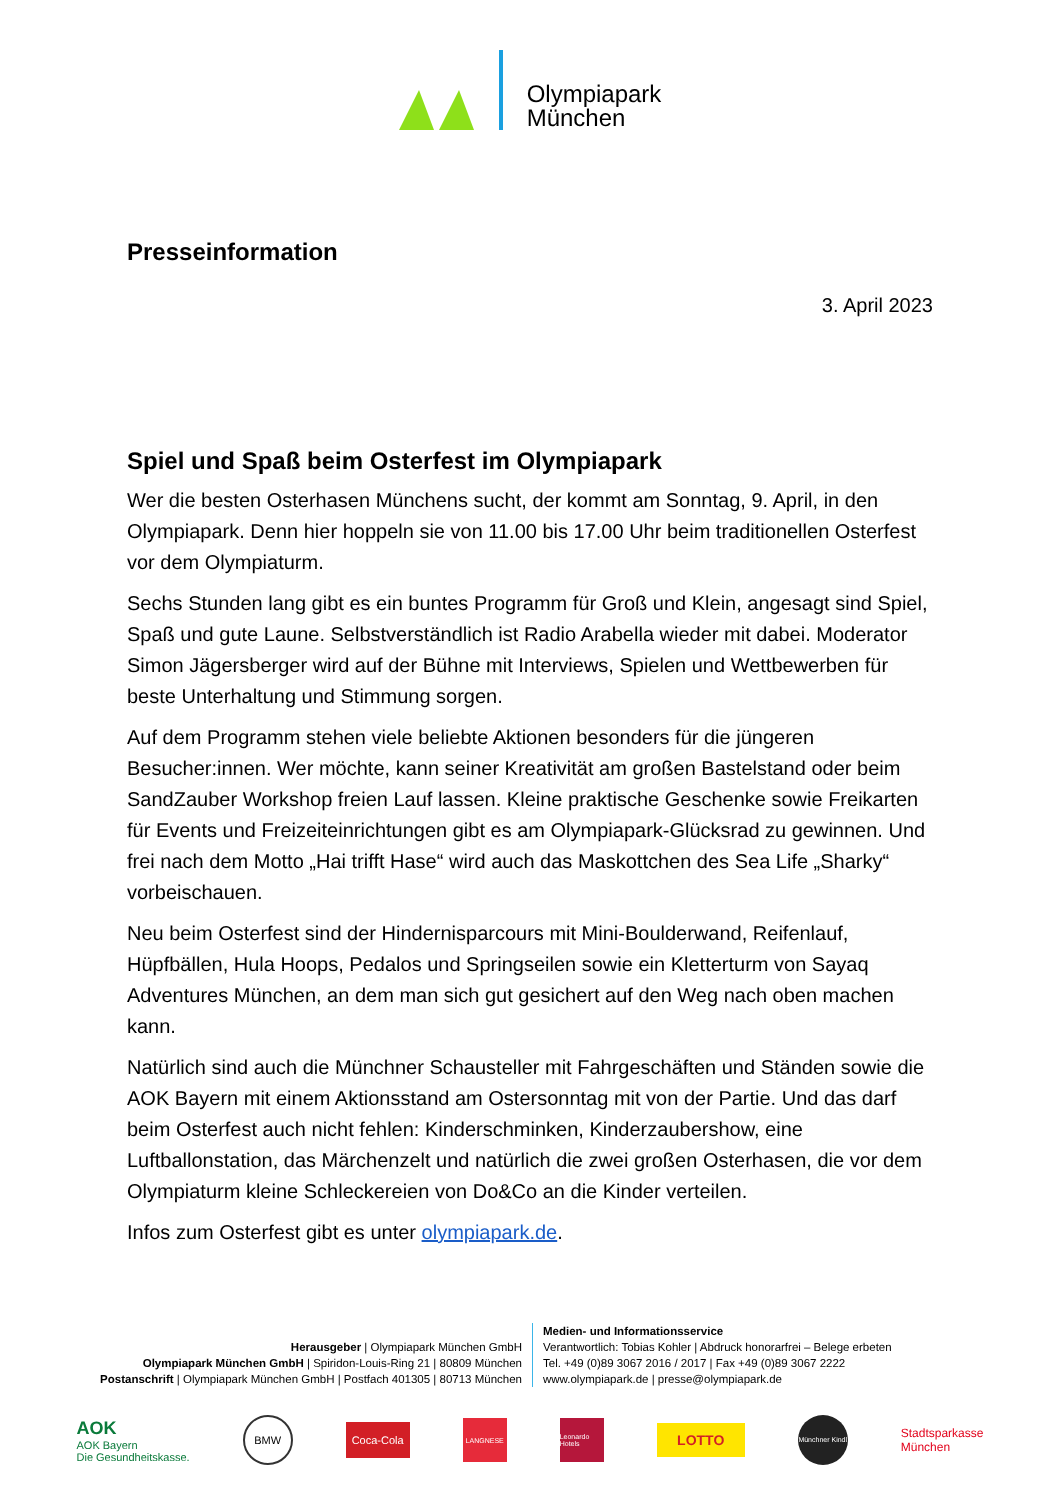Olympiapark
München
Presseinformation
3. April 2023
Spiel und Spaß beim Osterfest im Olympiapark
Wer die besten Osterhasen Münchens sucht, der kommt am Sonntag, 9. April, in den Olympiapark. Denn hier hoppeln sie von 11.00 bis 17.00 Uhr beim traditionellen Osterfest vor dem Olympiaturm.
Sechs Stunden lang gibt es ein buntes Programm für Groß und Klein, angesagt sind Spiel, Spaß und gute Laune. Selbstverständlich ist Radio Arabella wieder mit dabei. Moderator Simon Jägersberger wird auf der Bühne mit Interviews, Spielen und Wettbewerben für beste Unterhaltung und Stimmung sorgen.
Auf dem Programm stehen viele beliebte Aktionen besonders für die jüngeren Besucher:innen. Wer möchte, kann seiner Kreativität am großen Bastelstand oder beim SandZauber Workshop freien Lauf lassen. Kleine praktische Geschenke sowie Freikarten für Events und Freizeiteinrichtungen gibt es am Olympiapark-Glücksrad zu gewinnen. Und frei nach dem Motto „Hai trifft Hase“ wird auch das Maskottchen des Sea Life „Sharky“ vorbeischauen.
Neu beim Osterfest sind der Hindernisparcours mit Mini-Boulderwand, Reifenlauf, Hüpfbällen, Hula Hoops, Pedalos und Springseilen sowie ein Kletterturm von Sayaq Adventures München, an dem man sich gut gesichert auf den Weg nach oben machen kann.
Natürlich sind auch die Münchner Schausteller mit Fahrgeschäften und Ständen sowie die AOK Bayern mit einem Aktionsstand am Ostersonntag mit von der Partie. Und das darf beim Osterfest auch nicht fehlen: Kinderschminken, Kinderzaubershow, eine Luftballonstation, das Märchenzelt und natürlich die zwei großen Osterhasen, die vor dem Olympiaturm kleine Schleckereien von Do&Co an die Kinder verteilen.
Infos zum Osterfest gibt es unter olympiapark.de.
Herausgeber | Olympiapark München GmbH
Olympiapark München GmbH | Spiridon-Louis-Ring 21 | 80809 München
Postanschrift | Olympiapark München GmbH | Postfach 401305 | 80713 München
Medien- und Informationsservice
Verantwortlich: Tobias Kohler | Abdruck honorarfrei – Belege erbeten
Tel. +49 (0)89 3067 2016 / 2017 | Fax +49 (0)89 3067 2222
www.olympiapark.de | presse@olympiapark.de
AOK
AOK Bayern
Die Gesundheitskasse.
BMW
Coca-Cola
LANGNESE
Leonardo Hotels
LOTTO
Münchner Kindl
Stadtsparkasse
München